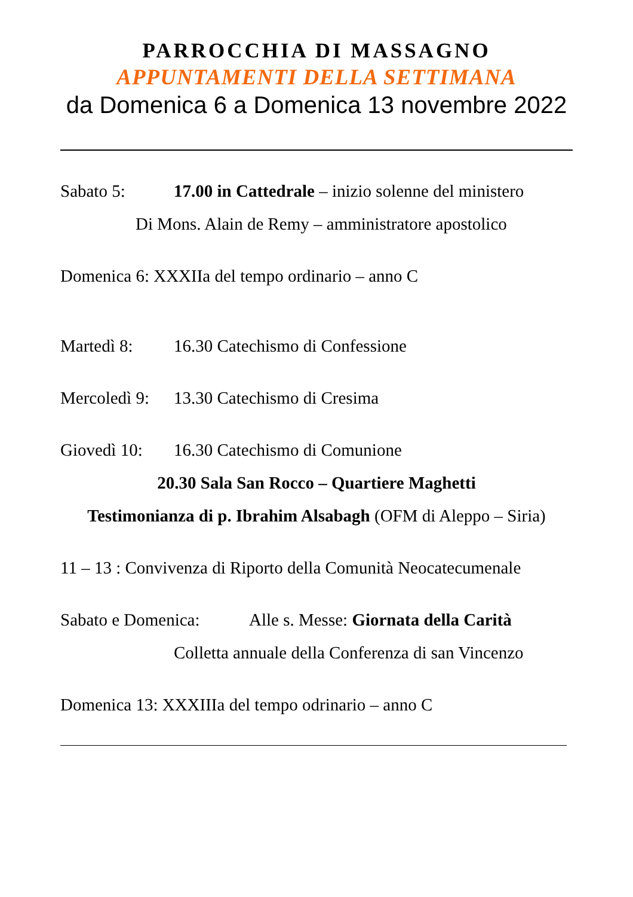PARROCCHIA DI MASSAGNO
APPUNTAMENTI DELLA SETTIMANA
da Domenica 6 a Domenica 13 novembre 2022
Sabato 5: 17.00 in Cattedrale – inizio solenne del ministero
Di Mons. Alain de Remy – amministratore apostolico
Domenica 6: XXXIIa del tempo ordinario – anno C
Martedì 8: 16.30 Catechismo di Confessione
Mercoledì 9: 13.30 Catechismo di Cresima
Giovedì 10: 16.30 Catechismo di Comunione
20.30 Sala San Rocco – Quartiere Maghetti
Testimonianza di p. Ibrahim Alsabagh (OFM di Aleppo – Siria)
11 – 13 : Convivenza di Riporto della Comunità Neocatecumenale
Sabato e Domenica: Alle s. Messe: Giornata della Carità
Colletta annuale della Conferenza di san Vincenzo
Domenica 13: XXXIIIa del tempo odrinario – anno C